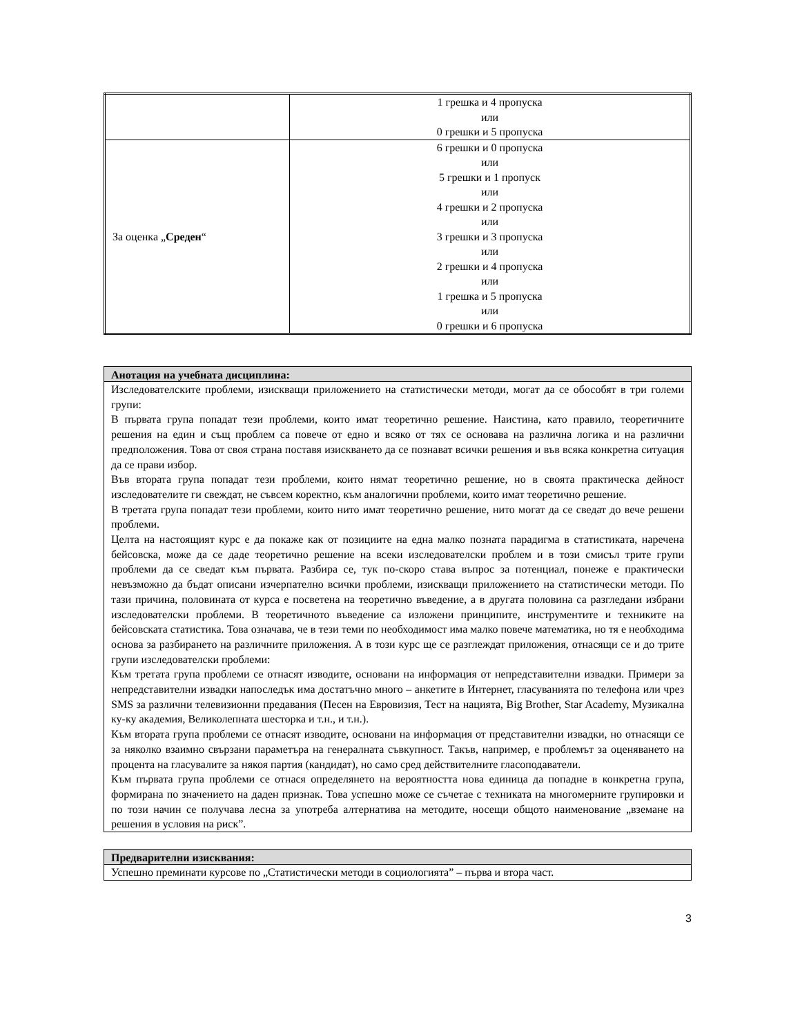| | 1 грешка и 4 пропуска или 0 грешки и 5 пропуска |
| За оценка „ Среден “ | 6 грешки и 0 пропуска или 5 грешки и 1 пропуск или 4 грешки и 2 пропуска или 3 грешки и 3 пропуска или 2 грешки и 4 пропуска или 1 грешка и 5 пропуска или 0 грешки и 6 пропуска |
Анотация на учебната дисциплина:
Изследователските проблеми, изискващи приложението на статистически методи, могат да се обособят в три големи групи:
В първата група попадат тези проблеми, които имат теоретично решение. Наистина, като правило, теоретичните решения на един и същ проблем са повече от едно и всяко от тях се основава на различна логика и на различни предположения. Това от своя страна поставя изискването да се познават всички решения и във всяка конкретна ситуация да се прави избор.
Във втората група попадат тези проблеми, които нямат теоретично решение, но в своята практическа дейност изследователите ги свеждат, не съвсем коректно, към аналогични проблеми, които имат теоретично решение.
В третата група попадат тези проблеми, които нито имат теоретично решение, нито могат да се сведат до вече решени проблеми.
Целта на настоящият курс е да покаже как от позициите на една малко позната парадигма в статистиката, наречена бейсовска, може да се даде теоретично решение на всеки изследователски проблем и в този смисъл трите групи проблеми да се сведат към първата. Разбира се, тук по-скоро става въпрос за потенциал, понеже е практически невъзможно да бъдат описани изчерпателно всички проблеми, изискващи приложението на статистически методи. По тази причина, половината от курса е посветена на теоретично въведение, а в другата половина са разгледани избрани изследователски проблеми. В теоретичното въведение са изложени принципите, инструментите и техниките на бейсовската статистика. Това означава, че в тези теми по необходимост има малко повече математика, но тя е необходима основа за разбирането на различните приложения. А в този курс ще се разглеждат приложения, отнасящи се и до трите групи изследователски проблеми:
Към третата група проблеми се отнасят изводите, основани на информация от непредставителни извадки. Примери за непредставителни извадки напоследък има достатъчно много – анкетите в Интернет, гласуванията по телефона или чрез SMS за различни телевизионни предавания (Песен на Евровизия, Тест на нацията, Big Brother, Star Academy, Музикална ку-ку академия, Великолепната шесторка и т.н., и т.н.).
Към втората група проблеми се отнасят изводите, основани на информация от представителни извадки, но отнасящи се за няколко взаимно свързани параметъра на генералната съвкупност. Такъв, например, е проблемът за оценяването на процента на гласувалите за някоя партия (кандидат), но само сред действителните гласоподаватели.
Към първата група проблеми се отнася определянето на вероятността нова единица да попадне в конкретна група, формирана по значението на даден признак. Това успешно може се съчетае с техниката на многомерните групировки и по този начин се получава лесна за употреба алтернатива на методите, носещи общото наименование „вземане на решения в условия на риск”.
Предварителни изисквания:
Успешно преминати курсове по „Статистически методи в социологията” – първа и втора част.
3